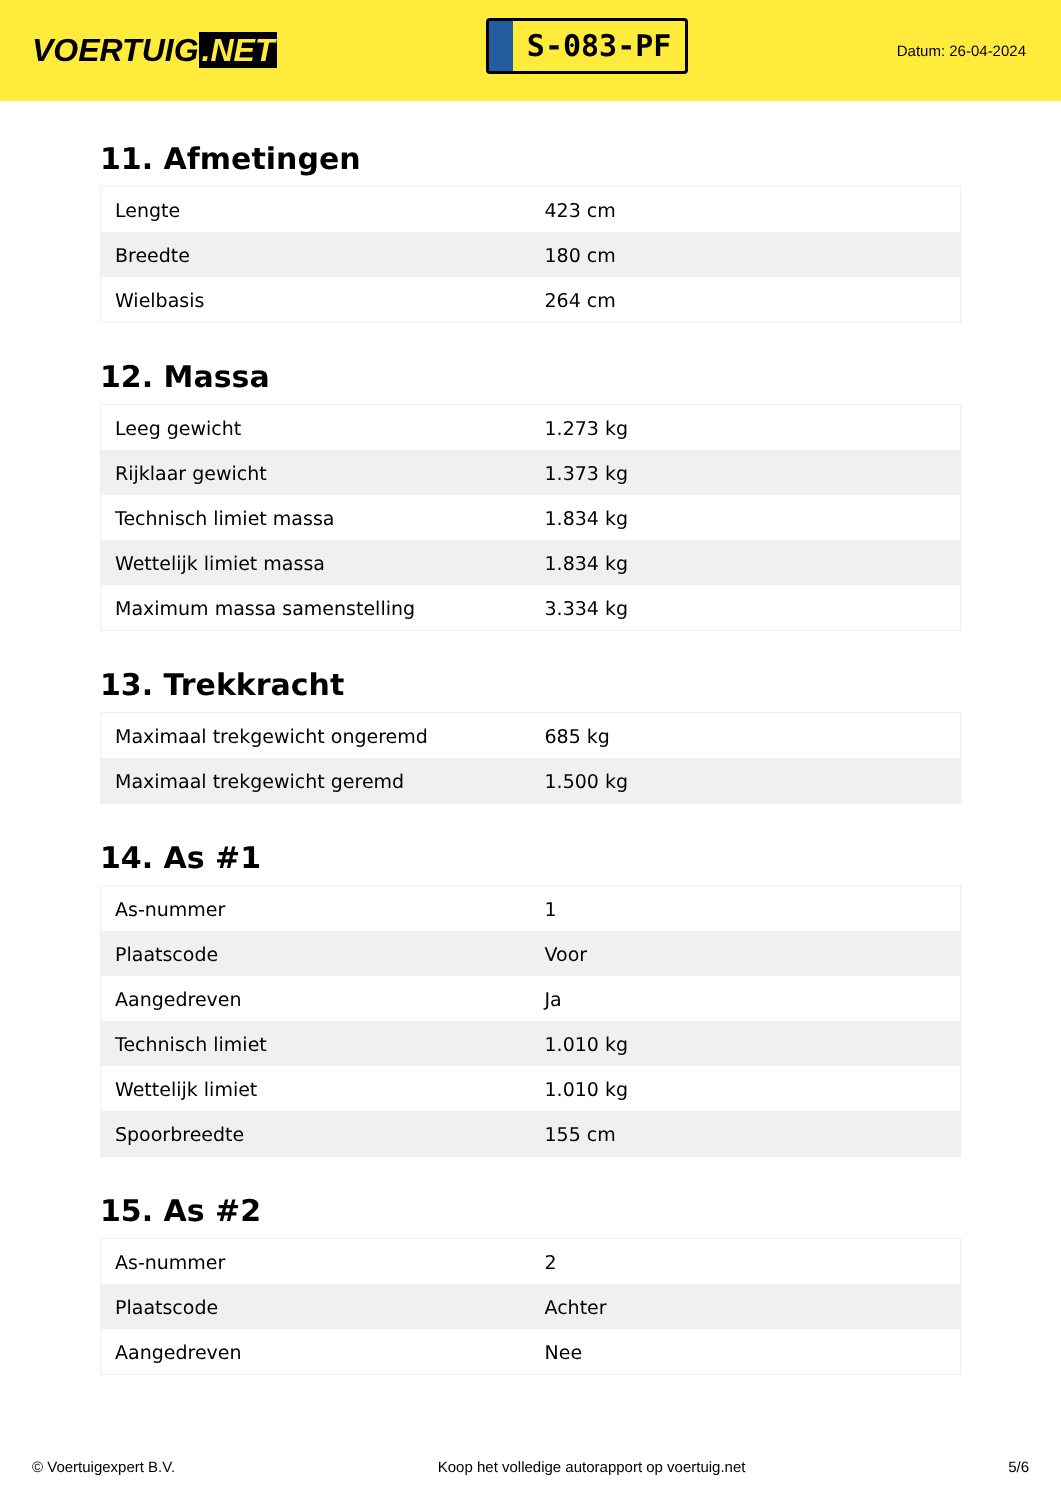VOERTUIG.NET
S-083-PF
Datum: 26-04-2024
11. Afmetingen
| Lengte | 423 cm |
| Breedte | 180 cm |
| Wielbasis | 264 cm |
12. Massa
| Leeg gewicht | 1.273 kg |
| Rijklaar gewicht | 1.373 kg |
| Technisch limiet massa | 1.834 kg |
| Wettelijk limiet massa | 1.834 kg |
| Maximum massa samenstelling | 3.334 kg |
13. Trekkracht
| Maximaal trekgewicht ongeremd | 685 kg |
| Maximaal trekgewicht geremd | 1.500 kg |
14. As #1
| As-nummer | 1 |
| Plaatscode | Voor |
| Aangedreven | Ja |
| Technisch limiet | 1.010 kg |
| Wettelijk limiet | 1.010 kg |
| Spoorbreedte | 155 cm |
15. As #2
| As-nummer | 2 |
| Plaatscode | Achter |
| Aangedreven | Nee |
© Voertuigexpert B.V. Koop het volledige autorapport op voertuig.net 5/6